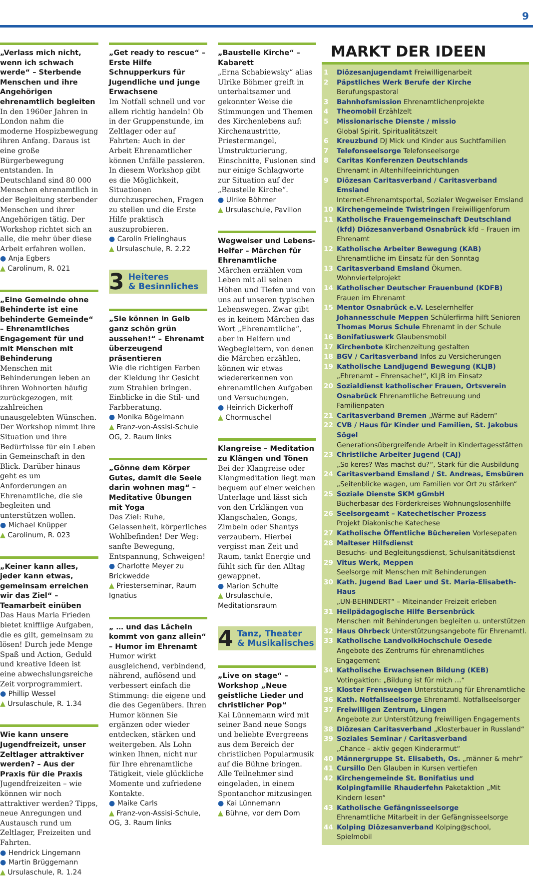9
„Verlass mich nicht, wenn ich schwach werde“ – Sterbende Menschen und ihre Angehörigen ehrenamtlich begleiten
In den 1960er Jahren in London nahm die moderne Hospizbewegung ihren Anfang. Daraus ist eine große Bürgerbewegung entstanden. In Deutschland sind 80 000 Menschen ehrenamtlich in der Begleitung sterbender Menschen und ihrer Angehörigen tätig. Der Workshop richtet sich an alle, die mehr über diese Arbeit erfahren wollen.
● Anja Egbers
▲ Carolinum, R. 021
„Eine Gemeinde ohne Behinderte ist eine behinderte Gemeinde“ – Ehrenamtliches Engagement für und mit Menschen mit Behinderung
Menschen mit Behinderungen leben an ihren Wohnorten häufig zurückgezogen, mit zahlreichen unausgelebten Wünschen. Der Workshop nimmt ihre Situation und ihre Bedürfnisse für ein Leben in Gemeinschaft in den Blick. Darüber hinaus geht es um Anforderungen an Ehrenamtliche, die sie begleiten und unterstützen wollen.
● Michael Knüpper
▲ Carolinum, R. 023
„Keiner kann alles, jeder kann etwas, gemeinsam erreichen wir das Ziel“ – Teamarbeit einüben
Das Haus Maria Frieden bietet knifflige Aufgaben, die es gilt, gemeinsam zu lösen! Durch jede Menge Spaß und Action, Geduld und kreative Ideen ist eine abwechslungsreiche Zeit vorprogrammiert.
● Phillip Wessel
▲ Ursulaschule, R. 1.34
Wie kann unsere Jugendfreizeit, unser Zeltlager attraktiver werden? – Aus der Praxis für die Praxis
Jugendfreizeiten – wie können wir noch attraktiver werden? Tipps, neue Anregungen und Austausch rund um Zeltlager, Freizeiten und Fahrten.
● Hendrick Lingemann
● Martin Brüggemann
▲ Ursulaschule, R. 1.24
„Get ready to rescue“ – Erste Hilfe Schnupperkurs für Jugendliche und junge Erwachsene
Im Notfall schnell und vor allem richtig handeln! Ob in der Gruppenstunde, im Zeltlager oder auf Fahrten: Auch in der Arbeit Ehrenamtlicher können Unfälle passieren. In diesem Workshop gibt es die Möglichkeit, Situationen durchzusprechen, Fragen zu stellen und die Erste Hilfe praktisch auszuprobieren.
● Carolin Frielinghaus
▲ Ursulaschule, R. 2.22
3
Heiteres
& Besinnliches
„Sie können in Gelb ganz schön grün aussehen!“ – Ehrenamt überzeugend präsentieren
Wie die richtigen Farben der Kleidung ihr Gesicht zum Strahlen bringen. Einblicke in die Stil- und Farbberatung.
● Monika Bögelmann
▲ Franz-von-Assisi-Schule OG, 2. Raum links
„Gönne dem Körper Gutes, damit die Seele darin wohnen mag“ – Meditative Übungen mit Yoga
Das Ziel: Ruhe, Gelassenheit, körperliches Wohlbefinden! Der Weg: sanfte Bewegung, Entspannung, Schweigen!
● Charlotte Meyer zu Brickwedde
▲ Priesterseminar, Raum Ignatius
„ … und das Lächeln kommt von ganz allein“ – Humor im Ehrenamt
Humor wirkt ausgleichend, verbindend, nährend, auflösend und verbessert einfach die Stimmung: die eigene und die des Gegenübers. Ihren Humor können Sie ergänzen oder wieder entdecken, stärken und weitergeben. Als Lohn winken Ihnen, nicht nur für Ihre ehrenamtliche Tätigkeit, viele glückliche Momente und zufriedene Kontakte.
● Maike Carls
▲ Franz-von-Assisi-Schule, OG, 3. Raum links
„Baustelle Kirche“ – Kabarett
„Erna Schabiewsky“ alias Ulrike Böhmer greift in unterhaltsamer und gekonnter Weise die Stimmungen und Themen des Kirchenlebens auf: Kirchenaustritte, Priestermangel, Umstrukturierung, Einschnitte, Fusionen sind nur einige Schlagworte zur Situation auf der „Baustelle Kirche“.
● Ulrike Böhmer
▲ Ursulaschule, Pavillon
Wegweiser und Lebens-Helfer – Märchen für Ehrenamtliche
Märchen erzählen vom Leben mit all seinen Höhen und Tiefen und von uns auf unseren typischen Lebenswegen. Zwar gibt es in keinem Märchen das Wort „Ehrenamtliche“, aber in Helfern und Wegbegleitern, von denen die Märchen erzählen, können wir etwas wiedererkennen von ehrenamtlichen Aufgaben und Versuchungen.
● Heinrich Dickerhoff
▲ Chormuschel
Klangreise – Meditation zu Klängen und Tönen
Bei der Klangreise oder Klangmeditation liegt man bequem auf einer weichen Unterlage und lässt sich von den Urklängen von Klangschalen, Gongs, Zimbeln oder Shantys verzaubern. Hierbei vergisst man Zeit und Raum, tankt Energie und fühlt sich für den Alltag gewappnet.
● Marion Schulte
▲ Ursulaschule, Meditationsraum
4
Tanz, Theater
& Musikalisches
„Live on stage“ – Workshop „Neue geistliche Lieder und christlicher Pop“
Kai Lünnemann wird mit seiner Band neue Songs und beliebte Evergreens aus dem Bereich der christlichen Popularmusik auf die Bühne bringen. Alle Teilnehmer sind eingeladen, in einem Spontanchor mitzusingen
● Kai Lünnemann
▲ Bühne, vor dem Dom
MARKT DER IDEEN
1 Diözesanjugendamt Freiwilligenarbeit
2 Päpstliches Werk Berufe der Kirche Berufungspastoral
3 Bahnhofsmission Ehrenamtlichenprojekte
4 Theomobil Erzählzelt
5 Missionarische Dienste / missio
Global Spirit, Spiritualitätszelt
6 Kreuzbund DJ Mick und Kinder aus Suchtfamilien
7 Telefonseelsorge Telefonseelsorge
8 Caritas Konferenzen Deutschlands
Ehrenamt in Altenhilfeeinrichtungen
9 Diözesan Caritasverband / Caritasverband Emsland
Internet-Ehrenamtsportal, Sozialer Wegweiser Emsland
10 Kirchengemeinde Twistringen Freiwilligenforum
11 Katholische Frauengemeinschaft Deutschland (kfd) Diözesanverband Osnabrück kfd – Frauen im Ehrenamt
12 Katholische Arbeiter Bewegung (KAB)
Ehrenamtliche im Einsatz für den Sonntag
13 Caritasverband Emsland Ökumen. Wohnviertelprojekt
14 Katholischer Deutscher Frauenbund (KDFB)
Frauen im Ehrenamt
15 Mentor Osnabrück e.V. Leselernhelfer
Johannesschule Meppen Schülerfirma hilft Senioren
Thomas Morus Schule Ehrenamt in der Schule
16 Bonifatiuswerk Glaubensmobil
17 Kirchenbote Kirchenzeitung gestalten
18 BGV / Caritasverband Infos zu Versicherungen
19 Katholische Landjugend Bewegung (KLJB)
„Ehrenamt – Ehrensache!“, KLJB im Einsatz
20 Sozialdienst katholischer Frauen, Ortsverein Osnabrück Ehrenamtliche Betreuung und Familienpaten
21 Caritasverband Bremen „Wärme auf Rädern“
22 CVB / Haus für Kinder und Familien, St. Jakobus Sögel
Generationsübergreifende Arbeit in Kindertagesstätten
23 Christliche Arbeiter Jugend (CAJ)
„So keres? Was machst du?“, Stark für die Ausbildung
24 Caritasverband Emsland / St. Andreas, Emsbüren
„Seitenblicke wagen, um Familien vor Ort zu stärken“
25 Soziale Dienste SKM gGmbH
Bücherbasar des Förderkreises Wohnungslosenhilfe
26 Seelsorgeamt – Katechetischer Prozess
Projekt Diakonische Katechese
27 Katholische Öffentliche Büchereien Vorlesepaten
28 Malteser Hilfsdienst
Besuchs- und Begleitungsdienst, Schulsanitätsdienst
29 Vitus Werk, Meppen
Seelsorge mit Menschen mit Behinderungen
30 Kath. Jugend Bad Laer und St. Maria-Elisabeth-Haus
„UN-BEHINDERT“ – Miteinander Freizeit erleben
31 Heilpädagogische Hilfe Bersenbrück
Menschen mit Behinderungen begleiten u. unterstützen
32 Haus Ohrbeck Unterstützungsangebote für Ehrenamtl.
33 Katholische LandvolkHochschule Oesede
Angebote des Zentrums für ehrenamtliches Engagement
34 Katholische Erwachsenen Bildung (KEB)
Votingaktion: „Bildung ist für mich …“
35 Kloster Frenswegen Unterstützung für Ehrenamtliche
36 Kath. Notfallseelsorge Ehrenamtl. Notfallseelsorger
37 Freiwilligen Zentrum, Lingen
Angebote zur Unterstützung freiwilligen Engagements
38 Diözesan Caritasverband „Klosterbauer in Russland“
39 Soziales Seminar / Caritasverband
„Chance – aktiv gegen Kinderarmut“
40 Männergruppe St. Elisabeth, Os. „männer & mehr“
41 Cursillo Den Glauben in Kursen vertiefen
42 Kirchengemeinde St. Bonifatius und Kolpingfamilie Rhauderfehn Paketaktion „Mit Kindern lesen“
43 Katholische Gefängnisseelsorge
Ehrenamtliche Mitarbeit in der Gefängnisseelsorge
44 Kolping Diözesanverband Kolping@school, Spielmobil